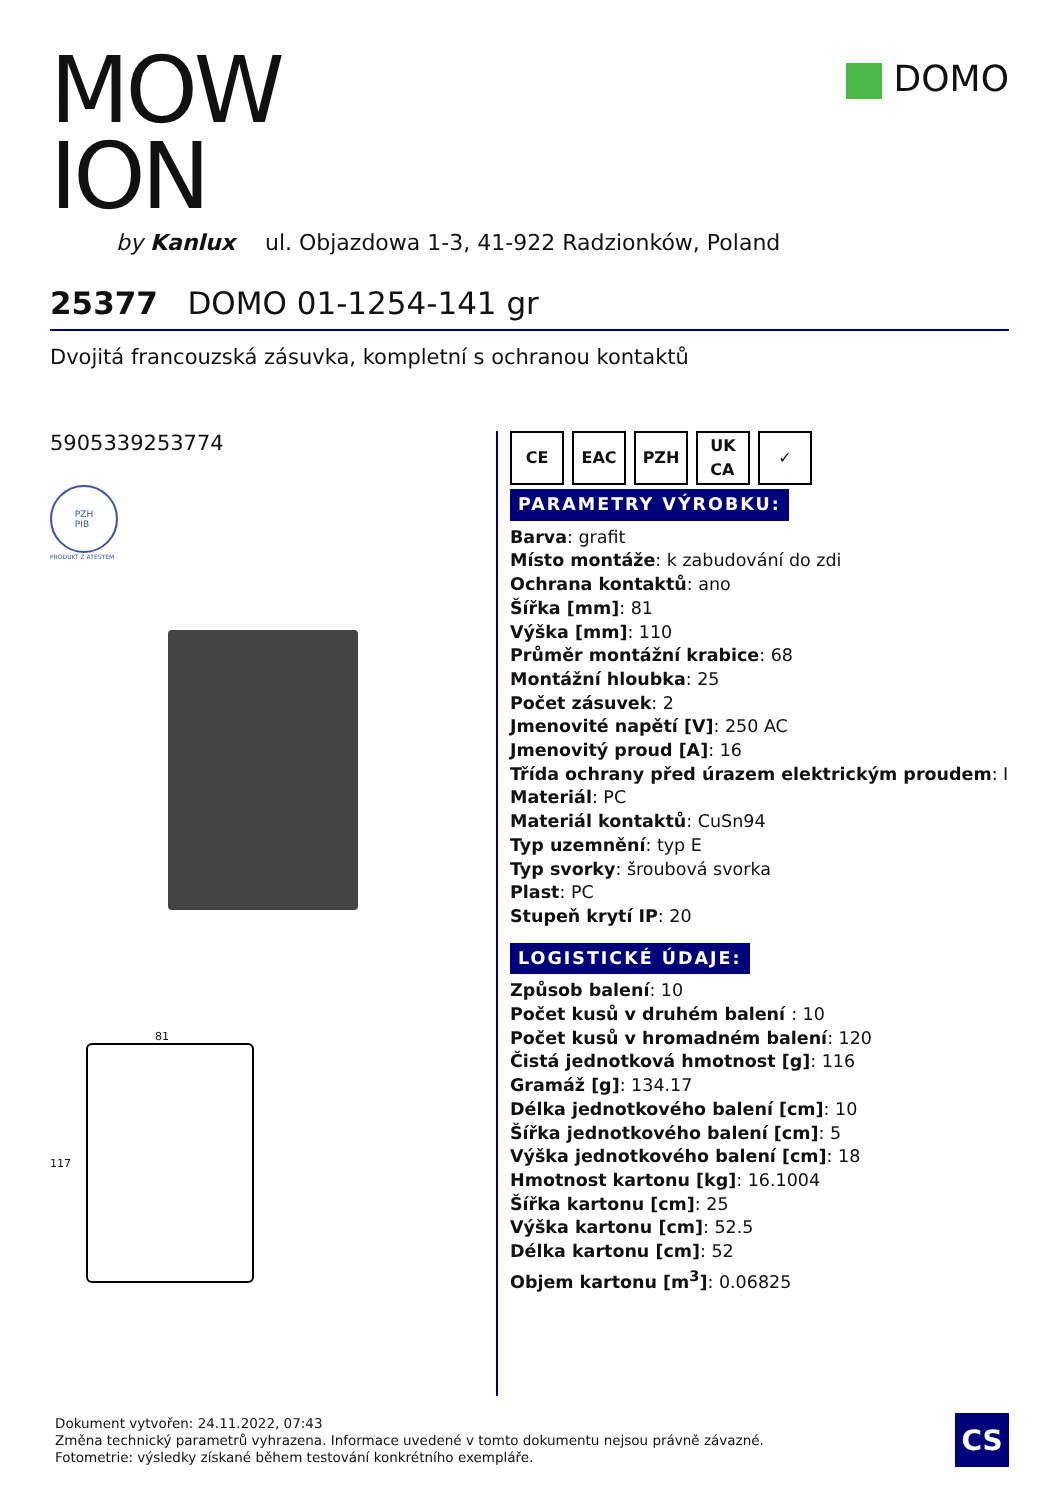MOW
ION
by Kanlux ul. Objazdowa 1-3, 41-922 Radzionków, Poland
DOMO
25377 DOMO 01-1254-141 gr
Dvojitá francouzská zásuvka, kompletní s ochranou kontaktů
5905339253774
PZH
PIB
PRODUKT Z ATESTEM
81
117
CE EAC PZH UK
CA
✓
PARAMETRY VÝROBKU:
Barva: grafit
Místo montáže: k zabudování do zdi
Ochrana kontaktů: ano
Šířka [mm]: 81
Výška [mm]: 110
Průměr montážní krabice: 68
Montážní hloubka: 25
Počet zásuvek: 2
Jmenovité napětí [V]: 250 AC
Jmenovitý proud [A]: 16
Třída ochrany před úrazem elektrickým proudem: I
Materiál: PC
Materiál kontaktů: CuSn94
Typ uzemnění: typ E
Typ svorky: šroubová svorka
Plast: PC
Stupeň krytí IP: 20
LOGISTICKÉ ÚDAJE:
Způsob balení: 10
Počet kusů v druhém balení : 10
Počet kusů v hromadném balení: 120
Čistá jednotková hmotnost [g]: 116
Gramáž [g]: 134.17
Délka jednotkového balení [cm]: 10
Šířka jednotkového balení [cm]: 5
Výška jednotkového balení [cm]: 18
Hmotnost kartonu [kg]: 16.1004
Šířka kartonu [cm]: 25
Výška kartonu [cm]: 52.5
Délka kartonu [cm]: 52
Objem kartonu [m<sup>3</sup>]: 0.06825
Dokument vytvořen: 24.11.2022, 07:43
Změna technický parametrů vyhrazena. Informace uvedené v tomto dokumentu nejsou právně závazné.
Fotometrie: výsledky získané během testování konkrétního exempláře.
CS